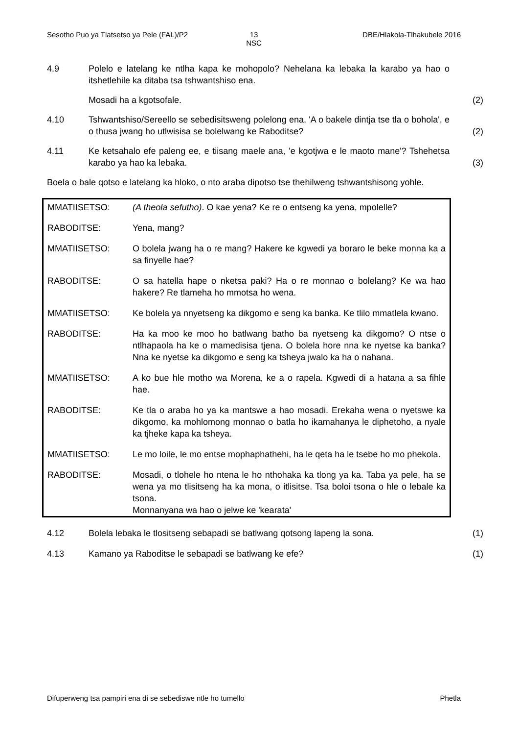Sesotho Puo ya Tlatsetso ya Pele (FAL)/P2
13
NSC
DBE/Hlakola-Tlhakubele 2016
4.9 Polelo e latelang ke ntlha kapa ke mohopolo? Nehelana ka lebaka la karabo ya hao o itshetlehile ka ditaba tsa tshwantshiso ena.
Mosadi ha a kgotsofale.
(2)
4.10 Tshwantshiso/Sereello se sebedisitsweng polelong ena, 'A o bakele dintja tse tla o bohola', e o thusa jwang ho utlwisisa se bolelwang ke Raboditse?
(2)
4.11 Ke ketsahalo efe paleng ee, e tiisang maele ana, 'e kgotjwa e le maoto mane'? Tshehetsa karabo ya hao ka lebaka.
(3)
Boela o bale qotso e latelang ka hloko, o nto araba dipotso tse thehilweng tshwantshisong yohle.
MMATIISETSO: (A theola sefutho). O kae yena? Ke re o entseng ka yena, mpolelle?
RABODITSE: Yena, mang?
MMATIISETSO: O bolela jwang ha o re mang? Hakere ke kgwedi ya boraro le beke monna ka a sa finyelle hae?
RABODITSE: O sa hatella hape o nketsa paki? Ha o re monnao o bolelang? Ke wa hao hakere? Re tlameha ho mmotsa ho wena.
MMATIISETSO: Ke bolela ya nnyetseng ka dikgomo e seng ka banka. Ke tlilo mmatlela kwano.
RABODITSE: Ha ka moo ke moo ho batlwang batho ba nyetseng ka dikgomo? O ntse o ntlhapaola ha ke o mamedisisa tjena. O bolela hore nna ke nyetse ka banka? Nna ke nyetse ka dikgomo e seng ka tsheya jwalo ka ha o nahana.
MMATIISETSO: A ko bue hle motho wa Morena, ke a o rapela. Kgwedi di a hatana a sa fihle hae.
RABODITSE: Ke tla o araba ho ya ka mantswe a hao mosadi. Erekaha wena o nyetswe ka dikgomo, ka mohlomong monnao o batla ho ikamahanya le diphetoho, a nyale ka tjheke kapa ka tsheya.
MMATIISETSO: Le mo loile, le mo entse mophaphathehi, ha le qeta ha le tsebe ho mo phekola.
RABODITSE: Mosadi, o tlohele ho ntena le ho nthohaka ka tlong ya ka. Taba ya pele, ha se wena ya mo tlisitseng ha ka mona, o itlisitse. Tsa boloi tsona o hle o lebale ka tsona.
Monnanyana wa hao o jelwe ke 'kearata'
4.12 Bolela lebaka le tlositseng sebapadi se batlwang qotsong lapeng la sona.
(1)
4.13 Kamano ya Raboditse le sebapadi se batlwang ke efe? (1)
Difuperweng tsa pampiri ena di se sebediswe ntle ho tumello Phetla